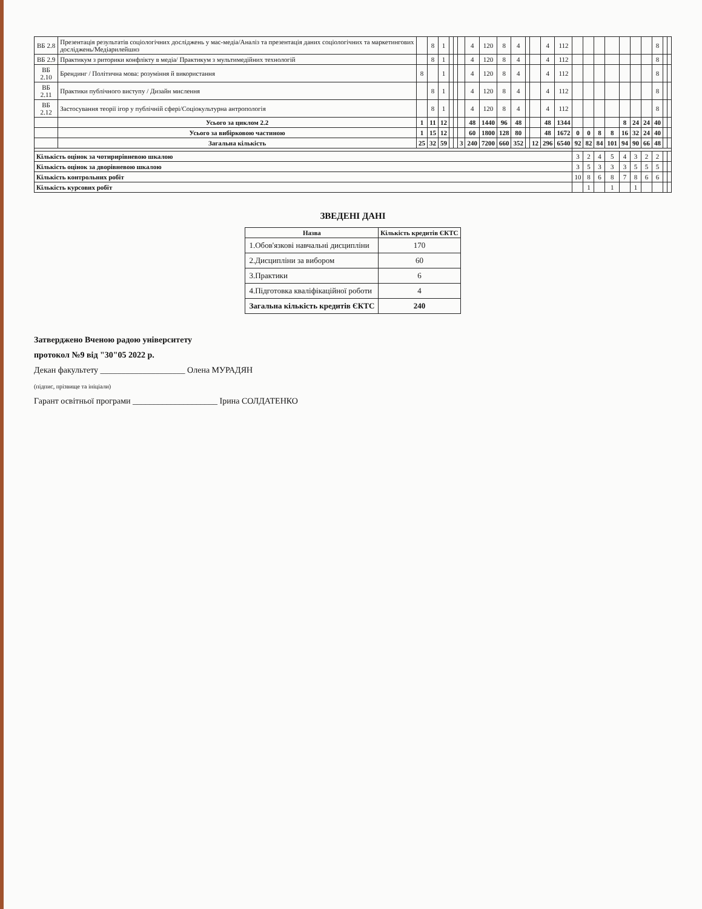| ВБ 2.8 | Презентація результатів соціологічних досліджень у мас-медіа/Аналіз та презентація даних соціологічних та маркетингових досліджень/Медіарилейшнз | | 8 | 1 | | | | 4 | 120 | 8 | 4 | | | 4 | 112 | | | | | | | | 8 | | |
| ВБ 2.9 | Практикум з риторики конфлікту в медіа/ Практикум з мультимедійних технологій | | 8 | 1 | | | | 4 | 120 | 8 | 4 | | | 4 | 112 | | | | | | | | 8 | | |
| ВБ 2.10 | Брендинг / Політична мова: розуміння й використання | 8 | | 1 | | | | 4 | 120 | 8 | 4 | | | 4 | 112 | | | | | | | | 8 | | |
| ВБ 2.11 | Практики публічного виступу / Дизайн мислення | | 8 | 1 | | | | 4 | 120 | 8 | 4 | | | 4 | 112 | | | | | | | | 8 | | |
| ВБ 2.12 | Застосування теорії ігор у публічній сфері/Соціокультурна антропологія | | 8 | 1 | | | | 4 | 120 | 8 | 4 | | | 4 | 112 | | | | | | | | 8 | | |
| | Усього за циклом 2.2 | 1 | 11 | 12 | | | | 48 | 1440 | 96 | 48 | | | 48 | 1344 | | | | | 8 | 24 | 24 | 40 | | |
| | Усього за вибірковою частиною | 1 | 15 | 12 | | | | 60 | 1800 | 128 | 80 | | | 48 | 1672 | 0 | 0 | 8 | 8 | 16 | 32 | 24 | 40 | | |
| | Загальна кількість | 25 | 32 | 59 | | | 3 | 240 | 7200 | 660 | 352 | | 12 | 296 | 6540 | 92 | 82 | 84 | 101 | 94 | 90 | 66 | 48 | | |
| Кількість оцінок за чотирирівневою шкалою | | | | | | | | | | | | | | | | 3 | 2 | 4 | 5 | 4 | 3 | 2 | 2 | | |
| Кількість оцінок за дворівневою шкалою | | | | | | | | | | | | | | | | 3 | 5 | 3 | 3 | 3 | 5 | 5 | 5 | | |
| Кількість контрольних робіт | | | | | | | | | | | | | | | | 10 | 8 | 6 | 8 | 7 | 8 | 6 | 6 | | |
| Кількість курсових робіт | | | | | | | | | | | | | | | | | 1 | | 1 | | 1 | | | | |
ЗВЕДЕНІ ДАНІ
| Назва | Кількість кредитів ЄКТС |
| --- | --- |
| 1.Обов'язкові навчальні дисципліни | 170 |
| 2.Дисципліни за вибором | 60 |
| 3.Практики | 6 |
| 4.Підготовка кваліфікаційної роботи | 4 |
| Загальна кількість кредитів ЄКТС | 240 |
Затверджено Вченою радою університету
протокол №9 від "30"05 2022 р.
Декан факультету ____________________ Олена МУРАДЯН
(підпис, прізвище та ініціали)
Гарант освітньої програми ____________________ Ірина СОЛДАТЕНКО